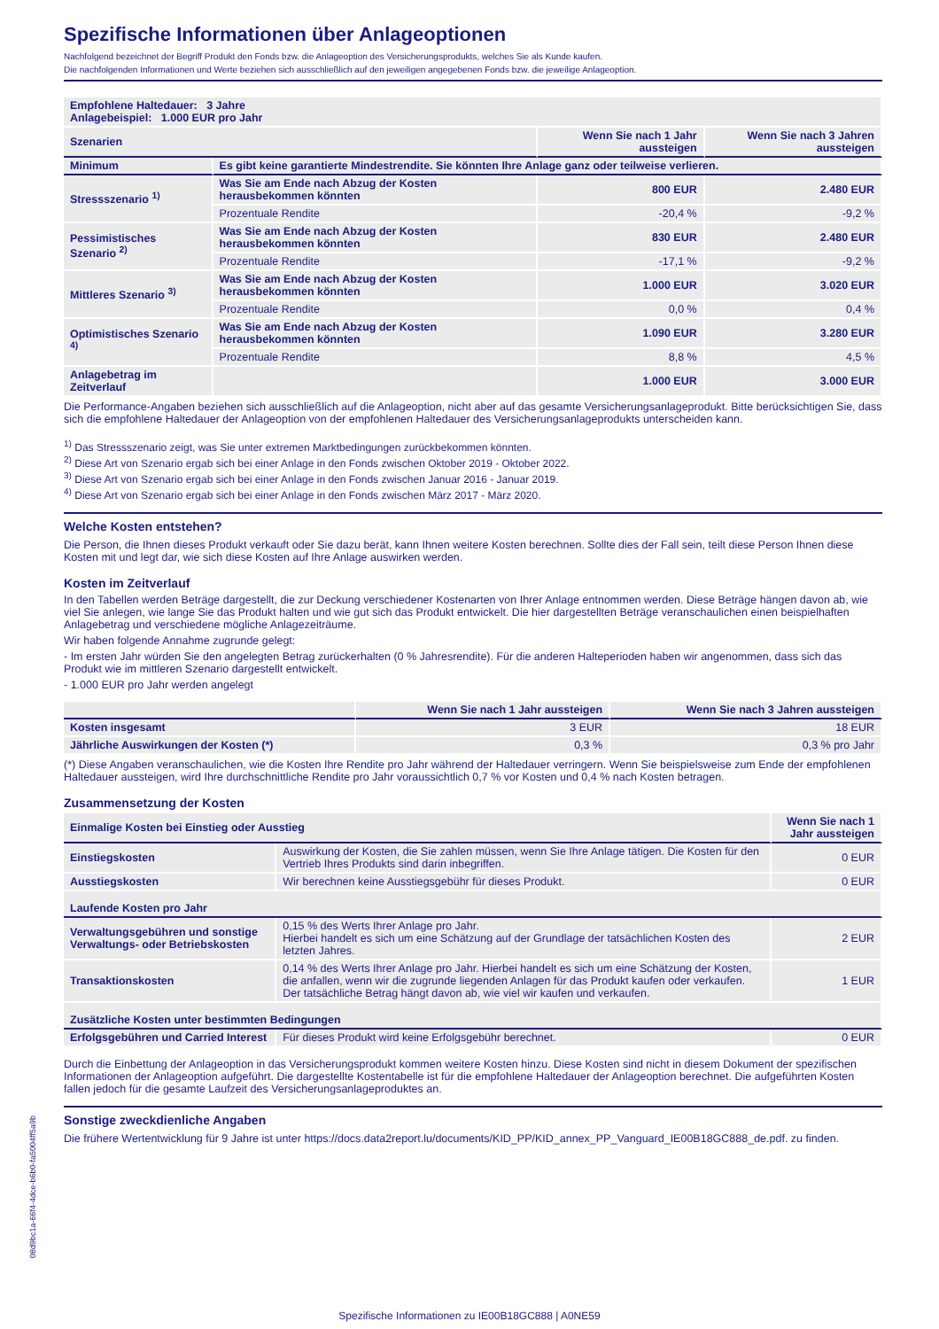Spezifische Informationen über Anlageoptionen
Nachfolgend bezeichnet der Begriff Produkt den Fonds bzw. die Anlageoption des Versicherungsprodukts, welches Sie als Kunde kaufen.
Die nachfolgenden Informationen und Werte beziehen sich ausschließlich auf den jeweiligen angegebenen Fonds bzw. die jeweilige Anlageoption.
| Empfohlene Haltedauer: 3 Jahre Anlagebeispiel: 1.000 EUR pro Jahr | | | |
| --- | --- | --- | --- |
| Szenarien | | Wenn Sie nach 1 Jahr aussteigen | Wenn Sie nach 3 Jahren aussteigen |
| Minimum | Es gibt keine garantierte Mindestrendite. Sie könnten Ihre Anlage ganz oder teilweise verlieren. | | |
| Stressszenario <sup>1)</sup> | Was Sie am Ende nach Abzug der Kosten herausbekommen könnten | 800 EUR | 2.480 EUR |
| | Prozentuale Rendite | -20,4 % | -9,2 % |
| Pessimistisches Szenario <sup>2)</sup> | Was Sie am Ende nach Abzug der Kosten herausbekommen könnten | 830 EUR | 2.480 EUR |
| | Prozentuale Rendite | -17,1 % | -9,2 % |
| Mittleres Szenario <sup>3)</sup> | Was Sie am Ende nach Abzug der Kosten herausbekommen könnten | 1.000 EUR | 3.020 EUR |
| | Prozentuale Rendite | 0,0 % | 0,4 % |
| Optimistisches Szenario <sup>4)</sup> | Was Sie am Ende nach Abzug der Kosten herausbekommen könnten | 1.090 EUR | 3.280 EUR |
| | Prozentuale Rendite | 8,8 % | 4,5 % |
| Anlagebetrag im Zeitverlauf | | 1.000 EUR | 3.000 EUR |
Die Performance-Angaben beziehen sich ausschließlich auf die Anlageoption, nicht aber auf das gesamte Versicherungsanlageprodukt. Bitte berücksichtigen Sie, dass sich die empfohlene Haltedauer der Anlageoption von der empfohlenen Haltedauer des Versicherungsanlageprodukts unterscheiden kann.
<sup>1)</sup> Das Stressszenario zeigt, was Sie unter extremen Marktbedingungen zurückbekommen könnten.
<sup>2)</sup> Diese Art von Szenario ergab sich bei einer Anlage in den Fonds zwischen Oktober 2019 - Oktober 2022.
<sup>3)</sup> Diese Art von Szenario ergab sich bei einer Anlage in den Fonds zwischen Januar 2016 - Januar 2019.
<sup>4)</sup> Diese Art von Szenario ergab sich bei einer Anlage in den Fonds zwischen März 2017 - März 2020.
Welche Kosten entstehen?
Die Person, die Ihnen dieses Produkt verkauft oder Sie dazu berät, kann Ihnen weitere Kosten berechnen. Sollte dies der Fall sein, teilt diese Person Ihnen diese Kosten mit und legt dar, wie sich diese Kosten auf Ihre Anlage auswirken werden.
Kosten im Zeitverlauf
In den Tabellen werden Beträge dargestellt, die zur Deckung verschiedener Kostenarten von Ihrer Anlage entnommen werden. Diese Beträge hängen davon ab, wie viel Sie anlegen, wie lange Sie das Produkt halten und wie gut sich das Produkt entwickelt. Die hier dargestellten Beträge veranschaulichen einen beispielhaften Anlagebetrag und verschiedene mögliche Anlagezeiträume.
Wir haben folgende Annahme zugrunde gelegt:
- Im ersten Jahr würden Sie den angelegten Betrag zurückerhalten (0 % Jahresrendite). Für die anderen Halteperioden haben wir angenommen, dass sich das Produkt wie im mittleren Szenario dargestellt entwickelt.
- 1.000 EUR pro Jahr werden angelegt
| | Wenn Sie nach 1 Jahr aussteigen | Wenn Sie nach 3 Jahren aussteigen |
| --- | --- | --- |
| Kosten insgesamt | 3 EUR | 18 EUR |
| Jährliche Auswirkungen der Kosten (*) | 0,3 % | 0,3 % pro Jahr |
(*) Diese Angaben veranschaulichen, wie die Kosten Ihre Rendite pro Jahr während der Haltedauer verringern. Wenn Sie beispielsweise zum Ende der empfohlenen Haltedauer aussteigen, wird Ihre durchschnittliche Rendite pro Jahr voraussichtlich 0,7 % vor Kosten und 0,4 % nach Kosten betragen.
Zusammensetzung der Kosten
| Einmalige Kosten bei Einstieg oder Ausstieg | | Wenn Sie nach 1 Jahr aussteigen |
| --- | --- | --- |
| Einstiegskosten | Auswirkung der Kosten, die Sie zahlen müssen, wenn Sie Ihre Anlage tätigen. Die Kosten für den Vertrieb Ihres Produkts sind darin inbegriffen. | 0 EUR |
| Ausstiegskosten | Wir berechnen keine Ausstiegsgebühr für dieses Produkt. | 0 EUR |
| Laufende Kosten pro Jahr | | |
| Verwaltungsgebühren und sonstige Verwaltungs- oder Betriebskosten | 0,15 % des Werts Ihrer Anlage pro Jahr. Hierbei handelt es sich um eine Schätzung auf der Grundlage der tatsächlichen Kosten des letzten Jahres. | 2 EUR |
| Transaktionskosten | 0,14 % des Werts Ihrer Anlage pro Jahr. Hierbei handelt es sich um eine Schätzung der Kosten, die anfallen, wenn wir die zugrunde liegenden Anlagen für das Produkt kaufen oder verkaufen. Der tatsächliche Betrag hängt davon ab, wie viel wir kaufen und verkaufen. | 1 EUR |
| Zusätzliche Kosten unter bestimmten Bedingungen | | |
| Erfolgsgebühren und Carried Interest | Für dieses Produkt wird keine Erfolgsgebühr berechnet. | 0 EUR |
Durch die Einbettung der Anlageoption in das Versicherungsprodukt kommen weitere Kosten hinzu. Diese Kosten sind nicht in diesem Dokument der spezifischen Informationen der Anlageoption aufgeführt. Die dargestellte Kostentabelle ist für die empfohlene Haltedauer der Anlageoption berechnet. Die aufgeführten Kosten fallen jedoch für die gesamte Laufzeit des Versicherungsanlageproduktes an.
Sonstige zweckdienliche Angaben
Die frühere Wertentwicklung für 9 Jahre ist unter https://docs.data2report.lu/documents/KID_PP/KID_annex_PP_Vanguard_IE00B18GC888_de.pdf. zu finden.
08d9bc1a-66f4-4dce-b6b0-fa5004ff5a9b
Spezifische Informationen zu IE00B18GC888 | A0NE59